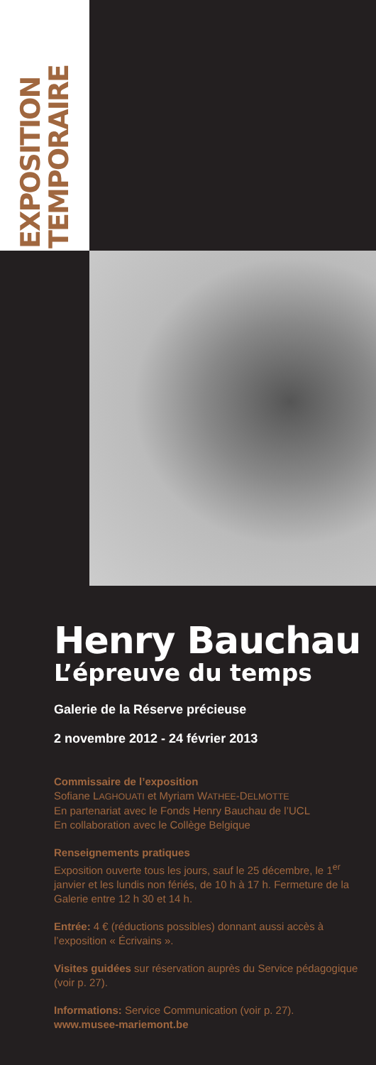EXPOSITION
TEMPORAIRE
Henry Bauchau
L’épreuve du temps
Galerie de la Réserve précieuse
2 novembre 2012 - 24 février 2013
Commissaire de l’exposition
Sofiane LAGHOUATI et Myriam WATHEE-DELMOTTE
En partenariat avec le Fonds Henry Bauchau de l’UCL
En collaboration avec le Collège Belgique
Renseignements pratiques
Exposition ouverte tous les jours, sauf le 25 décembre, le 1<sup>er</sup> janvier et les lundis non fériés, de 10 h à 17 h. Fermeture de la Galerie entre 12 h 30 et 14 h.
Entrée: 4 € (réductions possibles) donnant aussi accès à l’exposition « Écrivains ».
Visites guidées sur réservation auprès du Service pédagogique (voir p. 27).
Informations: Service Communication (voir p. 27).
www.musee-mariemont.be